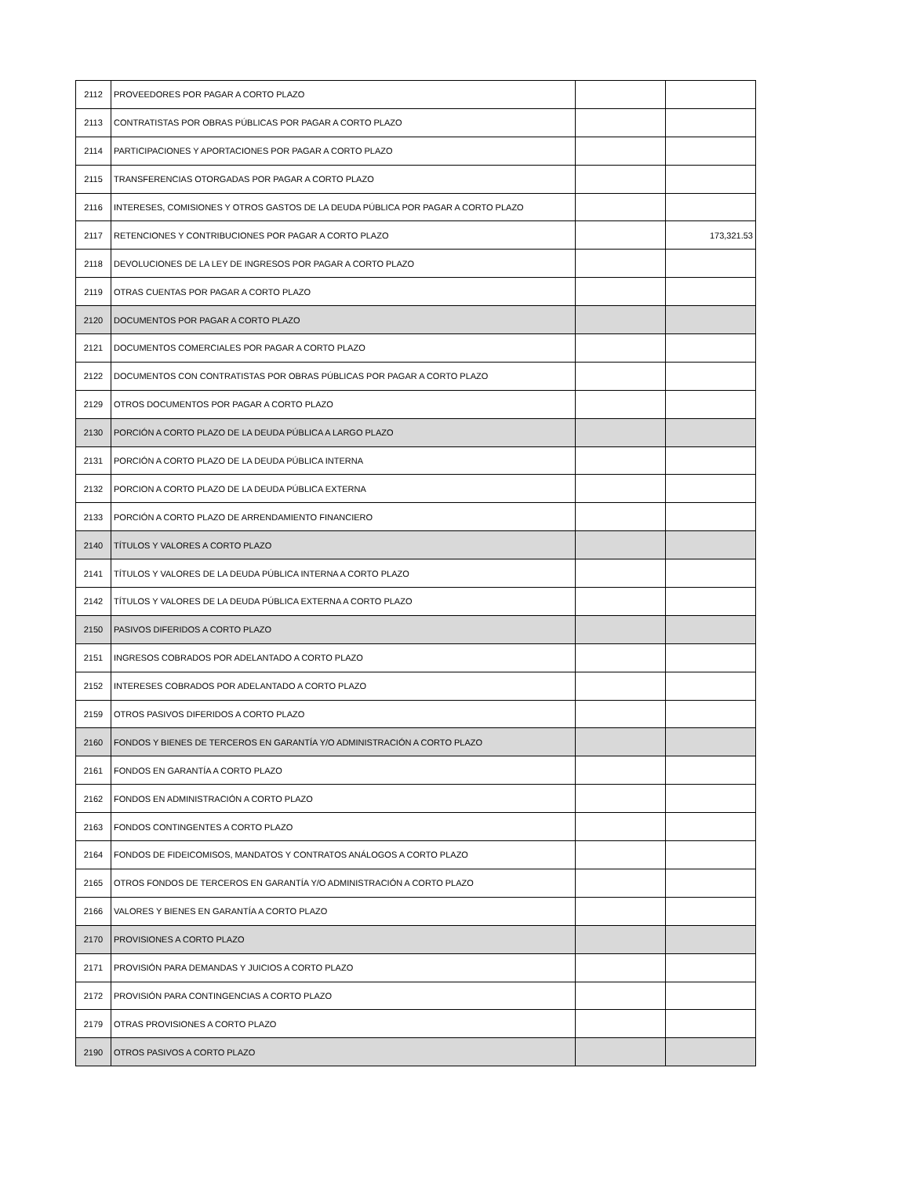| 2112 | PROVEEDORES POR PAGAR A CORTO PLAZO | | |
| 2113 | CONTRATISTAS POR OBRAS PÚBLICAS POR PAGAR A CORTO PLAZO | | |
| 2114 | PARTICIPACIONES Y APORTACIONES POR PAGAR A CORTO PLAZO | | |
| 2115 | TRANSFERENCIAS OTORGADAS POR PAGAR A CORTO PLAZO | | |
| 2116 | INTERESES, COMISIONES Y OTROS GASTOS DE LA DEUDA PÚBLICA POR PAGAR A CORTO PLAZO | | |
| 2117 | RETENCIONES Y CONTRIBUCIONES POR PAGAR A CORTO PLAZO | | 173,321.53 |
| 2118 | DEVOLUCIONES DE LA LEY DE INGRESOS POR PAGAR A CORTO PLAZO | | |
| 2119 | OTRAS CUENTAS POR PAGAR A CORTO PLAZO | | |
| 2120 | DOCUMENTOS POR PAGAR A CORTO PLAZO | | |
| 2121 | DOCUMENTOS COMERCIALES POR PAGAR A CORTO PLAZO | | |
| 2122 | DOCUMENTOS CON CONTRATISTAS POR OBRAS PÚBLICAS POR PAGAR A CORTO PLAZO | | |
| 2129 | OTROS DOCUMENTOS POR PAGAR A CORTO PLAZO | | |
| 2130 | PORCIÓN A CORTO PLAZO DE LA DEUDA PÚBLICA A LARGO PLAZO | | |
| 2131 | PORCIÓN A CORTO PLAZO DE LA DEUDA PÚBLICA INTERNA | | |
| 2132 | PORCION A CORTO PLAZO DE LA DEUDA PÚBLICA EXTERNA | | |
| 2133 | PORCIÓN A CORTO PLAZO DE ARRENDAMIENTO FINANCIERO | | |
| 2140 | TÍTULOS Y VALORES A CORTO PLAZO | | |
| 2141 | TÍTULOS Y VALORES DE LA DEUDA PÚBLICA INTERNA A CORTO PLAZO | | |
| 2142 | TÍTULOS Y VALORES DE LA DEUDA PÚBLICA EXTERNA A CORTO PLAZO | | |
| 2150 | PASIVOS DIFERIDOS A CORTO PLAZO | | |
| 2151 | INGRESOS COBRADOS POR ADELANTADO A CORTO PLAZO | | |
| 2152 | INTERESES COBRADOS POR ADELANTADO A CORTO PLAZO | | |
| 2159 | OTROS PASIVOS DIFERIDOS A CORTO PLAZO | | |
| 2160 | FONDOS Y BIENES DE TERCEROS EN GARANTÍA Y/O ADMINISTRACIÓN A CORTO PLAZO | | |
| 2161 | FONDOS EN GARANTÍA A CORTO PLAZO | | |
| 2162 | FONDOS EN ADMINISTRACIÓN A CORTO PLAZO | | |
| 2163 | FONDOS CONTINGENTES A CORTO PLAZO | | |
| 2164 | FONDOS DE FIDEICOMISOS, MANDATOS Y CONTRATOS ANÁLOGOS A CORTO PLAZO | | |
| 2165 | OTROS FONDOS DE TERCEROS EN GARANTÍA Y/O ADMINISTRACIÓN A CORTO PLAZO | | |
| 2166 | VALORES Y BIENES EN GARANTÍA A CORTO PLAZO | | |
| 2170 | PROVISIONES A CORTO PLAZO | | |
| 2171 | PROVISIÓN PARA DEMANDAS Y JUICIOS A CORTO PLAZO | | |
| 2172 | PROVISIÓN PARA CONTINGENCIAS A CORTO PLAZO | | |
| 2179 | OTRAS PROVISIONES A CORTO PLAZO | | |
| 2190 | OTROS PASIVOS A CORTO PLAZO | | |